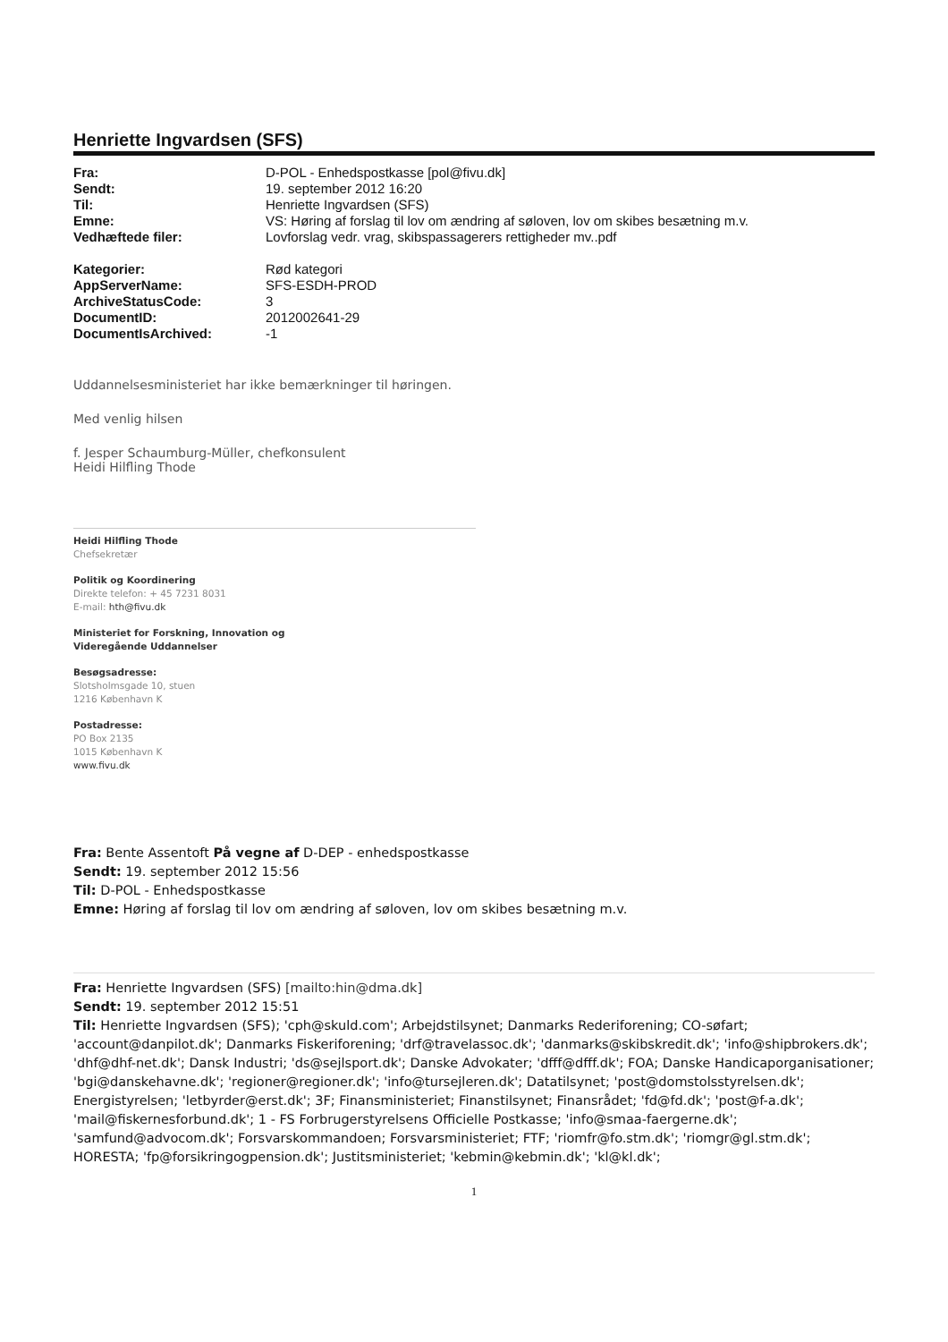Henriette Ingvardsen (SFS)
| Fra: | D-POL - Enhedspostkasse [pol@fivu.dk] |
| Sendt: | 19. september 2012 16:20 |
| Til: | Henriette Ingvardsen (SFS) |
| Emne: | VS: Høring af forslag til lov om ændring af søloven, lov om skibes besætning m.v. |
| Vedhæftede filer: | Lovforslag vedr. vrag, skibspassagerers rettigheder mv..pdf |
| Kategorier: | Rød kategori |
| AppServerName: | SFS-ESDH-PROD |
| ArchiveStatusCode: | 3 |
| DocumentID: | 2012002641-29 |
| DocumentIsArchived: | -1 |
Uddannelsesministeriet har ikke bemærkninger til høringen.
Med venlig hilsen
f. Jesper Schaumburg-Müller, chefkonsulent
Heidi Hilfling Thode
Heidi Hilfling Thode
Chefsekretær
Politik og Koordinering
Direkte telefon: + 45 7231 8031
E-mail: hth@fivu.dk
Ministeriet for Forskning, Innovation og
Videregående Uddannelser
Besøgsadresse:
Slotsholmsgade 10, stuen
1216 København K
Postadresse:
PO Box 2135
1015 København K
www.fivu.dk
Fra: Bente Assentoft På vegne af D-DEP - enhedspostkasse
Sendt: 19. september 2012 15:56
Til: D-POL - Enhedspostkasse
Emne: Høring af forslag til lov om ændring af søloven, lov om skibes besætning m.v.
Fra: Henriette Ingvardsen (SFS) [mailto:hin@dma.dk]
Sendt: 19. september 2012 15:51
Til: Henriette Ingvardsen (SFS); 'cph@skuld.com'; Arbejdstilsynet; Danmarks Rederiforening; CO-søfart; 'account@danpilot.dk'; Danmarks Fiskeriforening; 'drf@travelassoc.dk'; 'danmarks@skibskredit.dk'; 'info@shipbrokers.dk'; 'dhf@dhf-net.dk'; Dansk Industri; 'ds@sejlsport.dk'; Danske Advokater; 'dfff@dfff.dk'; FOA; Danske Handicaporganisationer; 'bgi@danskehavne.dk'; 'regioner@regioner.dk'; 'info@tursejleren.dk'; Datatilsynet; 'post@domstolsstyrelsen.dk'; Energistyrelsen; 'letbyrder@erst.dk'; 3F; Finansministeriet; Finanstilsynet; Finansrådet; 'fd@fd.dk'; 'post@f-a.dk'; 'mail@fiskernesforbund.dk'; 1 - FS Forbrugerstyrelsens Officielle Postkasse; 'info@smaa-faergerne.dk'; 'samfund@advocom.dk'; Forsvarskommandoen; Forsvarsministeriet; FTF; 'riomfr@fo.stm.dk'; 'riomgr@gl.stm.dk'; HORESTA; 'fp@forsikringogpension.dk'; Justitsministeriet; 'kebmin@kebmin.dk'; 'kl@kl.dk';
1